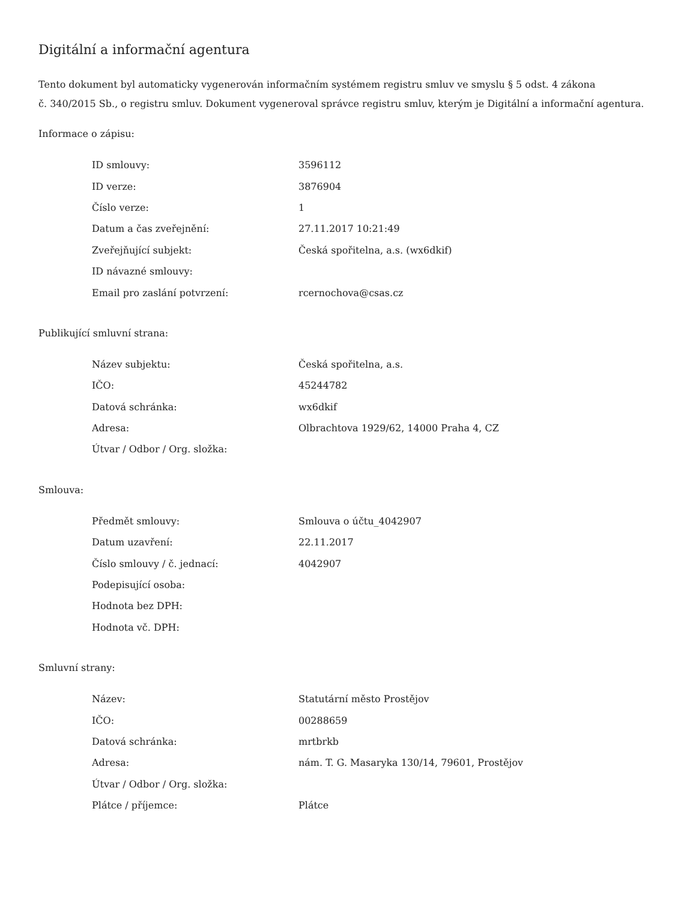Digitální a informační agentura
Tento dokument byl automaticky vygenerován informačním systémem registru smluv ve smyslu § 5 odst. 4 zákona
č. 340/2015 Sb., o registru smluv. Dokument vygeneroval správce registru smluv, kterým je Digitální a informační agentura.
Informace o zápisu:
| ID smlouvy: | 3596112 |
| ID verze: | 3876904 |
| Číslo verze: | 1 |
| Datum a čas zveřejnění: | 27.11.2017 10:21:49 |
| Zveřejňující subjekt: | Česká spořitelna, a.s. (wx6dkif) |
| ID návazné smlouvy: | |
| Email pro zaslání potvrzení: | rcernochova@csas.cz |
Publikující smluvní strana:
| Název subjektu: | Česká spořitelna, a.s. |
| IČO: | 45244782 |
| Datová schránka: | wx6dkif |
| Adresa: | Olbrachtova 1929/62, 14000 Praha 4, CZ |
| Útvar / Odbor / Org. složka: | |
Smlouva:
| Předmět smlouvy: | Smlouva o účtu_4042907 |
| Datum uzavření: | 22.11.2017 |
| Číslo smlouvy / č. jednací: | 4042907 |
| Podepisující osoba: | |
| Hodnota bez DPH: | |
| Hodnota vč. DPH: | |
Smluvní strany:
| Název: | Statutární město Prostějov |
| IČO: | 00288659 |
| Datová schránka: | mrtbrkb |
| Adresa: | nám. T. G. Masaryka 130/14, 79601, Prostějov |
| Útvar / Odbor / Org. složka: | |
| Plátce / příjemce: | Plátce |